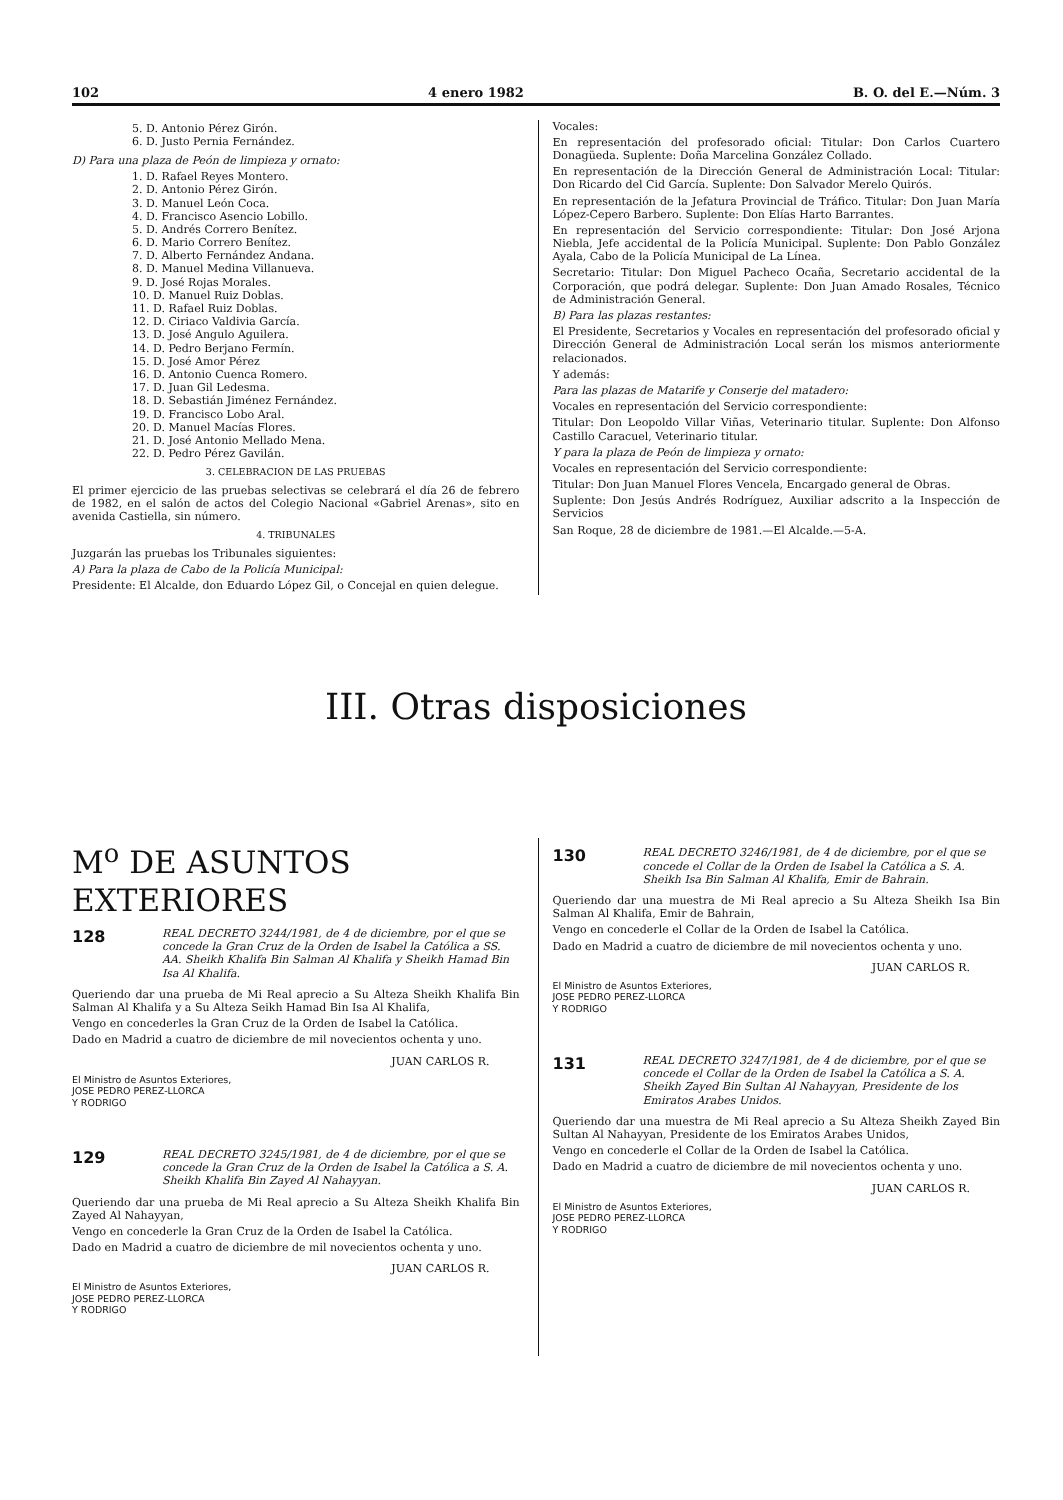102 4 enero 1982 B. O. del E.—Núm. 3
5. D. Antonio Pérez Girón.
6. D. Justo Pernia Fernández.
D) Para una plaza de Peón de limpieza y ornato:
1. D. Rafael Reyes Montero.
2. D. Antonio Pérez Girón.
3. D. Manuel León Coca.
4. D. Francisco Asencio Lobillo.
5. D. Andrés Correro Benítez.
6. D. Mario Correro Benítez.
7. D. Alberto Fernández Andana.
8. D. Manuel Medina Villanueva.
9. D. José Rojas Morales.
10. D. Manuel Ruiz Doblas.
11. D. Rafael Ruiz Doblas.
12. D. Ciriaco Valdivia García.
13. D. José Angulo Aguilera.
14. D. Pedro Berjano Fermín.
15. D. José Amor Pérez
16. D. Antonio Cuenca Romero.
17. D. Juan Gil Ledesma.
18. D. Sebastián Jiménez Fernández.
19. D. Francisco Lobo Aral.
20. D. Manuel Macías Flores.
21. D. José Antonio Mellado Mena.
22. D. Pedro Pérez Gavilán.
3. CELEBRACION DE LAS PRUEBAS
El primer ejercicio de las pruebas selectivas se celebrará el día 26 de febrero de 1982, en el salón de actos del Colegio Nacional «Gabriel Arenas», sito en avenida Castiella, sin número.
4. TRIBUNALES
Juzgarán las pruebas los Tribunales siguientes:
A) Para la plaza de Cabo de la Policía Municipal:
Presidente: El Alcalde, don Eduardo López Gil, o Concejal en quien delegue.
Vocales:
En representación del profesorado oficial: Titular: Don Carlos Cuartero Donagüeda. Suplente: Doña Marcelina González Collado.
En representación de la Dirección General de Administración Local: Titular: Don Ricardo del Cid García. Suplente: Don Salvador Merelo Quirós.
En representación de la Jefatura Provincial de Tráfico. Titular: Don Juan María López-Cepero Barbero. Suplente: Don Elías Harto Barrantes.
En representación del Servicio correspondiente: Titular: Don José Arjona Niebla, Jefe accidental de la Policía Municipal. Suplente: Don Pablo González Ayala, Cabo de la Policía Municipal de La Línea.
Secretario: Titular: Don Miguel Pacheco Ocaña, Secretario accidental de la Corporación, que podrá delegar. Suplente: Don Juan Amado Rosales, Técnico de Administración General.
B) Para las plazas restantes:
El Presidente, Secretarios y Vocales en representación del profesorado oficial y Dirección General de Administración Local serán los mismos anteriormente relacionados.
Y además:
Para las plazas de Matarife y Conserje del matadero:
Vocales en representación del Servicio correspondiente:
Titular: Don Leopoldo Villar Viñas, Veterinario titular. Suplente: Don Alfonso Castillo Caracuel, Veterinario titular.
Y para la plaza de Peón de limpieza y ornato:
Vocales en representación del Servicio correspondiente:
Titular: Don Juan Manuel Flores Vencela, Encargado general de Obras.
Suplente: Don Jesús Andrés Rodríguez, Auxiliar adscrito a la Inspección de Servicios
San Roque, 28 de diciembre de 1981.—El Alcalde.—5-A.
III. Otras disposiciones
M<sup>o</sup> DE ASUNTOS EXTERIORES
128
REAL DECRETO 3244/1981, de 4 de diciembre, por el que se concede la Gran Cruz de la Orden de Isabel la Católica a SS. AA. Sheikh Khalifa Bin Salman Al Khalifa y Sheikh Hamad Bin Isa Al Khalifa.
Queriendo dar una prueba de Mi Real aprecio a Su Alteza Sheikh Khalifa Bin Salman Al Khalifa y a Su Alteza Seikh Hamad Bin Isa Al Khalifa,
Vengo en concederles la Gran Cruz de la Orden de Isabel la Católica.
Dado en Madrid a cuatro de diciembre de mil novecientos ochenta y uno.
JUAN CARLOS R.
El Ministro de Asuntos Exteriores,
JOSE PEDRO PEREZ-LLORCA
Y RODRIGO
129
REAL DECRETO 3245/1981, de 4 de diciembre, por el que se concede la Gran Cruz de la Orden de Isabel la Católica a S. A. Sheikh Khalifa Bin Zayed Al Nahayyan.
Queriendo dar una prueba de Mi Real aprecio a Su Alteza Sheikh Khalifa Bin Zayed Al Nahayyan,
Vengo en concederle la Gran Cruz de la Orden de Isabel la Católica.
Dado en Madrid a cuatro de diciembre de mil novecientos ochenta y uno.
JUAN CARLOS R.
El Ministro de Asuntos Exteriores,
JOSE PEDRO PEREZ-LLORCA
Y RODRIGO
130
REAL DECRETO 3246/1981, de 4 de diciembre, por el que se concede el Collar de la Orden de Isabel la Católica a S. A. Sheikh Isa Bin Salman Al Khalifa, Emir de Bahrain.
Queriendo dar una muestra de Mi Real aprecio a Su Alteza Sheikh Isa Bin Salman Al Khalifa, Emir de Bahrain,
Vengo en concederle el Collar de la Orden de Isabel la Católica.
Dado en Madrid a cuatro de diciembre de mil novecientos ochenta y uno.
JUAN CARLOS R.
El Ministro de Asuntos Exteriores,
JOSE PEDRO PEREZ-LLORCA
Y RODRIGO
131
REAL DECRETO 3247/1981, de 4 de diciembre, por el que se concede el Collar de la Orden de Isabel la Católica a S. A. Sheikh Zayed Bin Sultan Al Nahayyan, Presidente de los Emiratos Arabes Unidos.
Queriendo dar una muestra de Mi Real aprecio a Su Alteza Sheikh Zayed Bin Sultan Al Nahayyan, Presidente de los Emiratos Arabes Unidos,
Vengo en concederle el Collar de la Orden de Isabel la Católica.
Dado en Madrid a cuatro de diciembre de mil novecientos ochenta y uno.
JUAN CARLOS R.
El Ministro de Asuntos Exteriores,
JOSE PEDRO PEREZ-LLORCA
Y RODRIGO